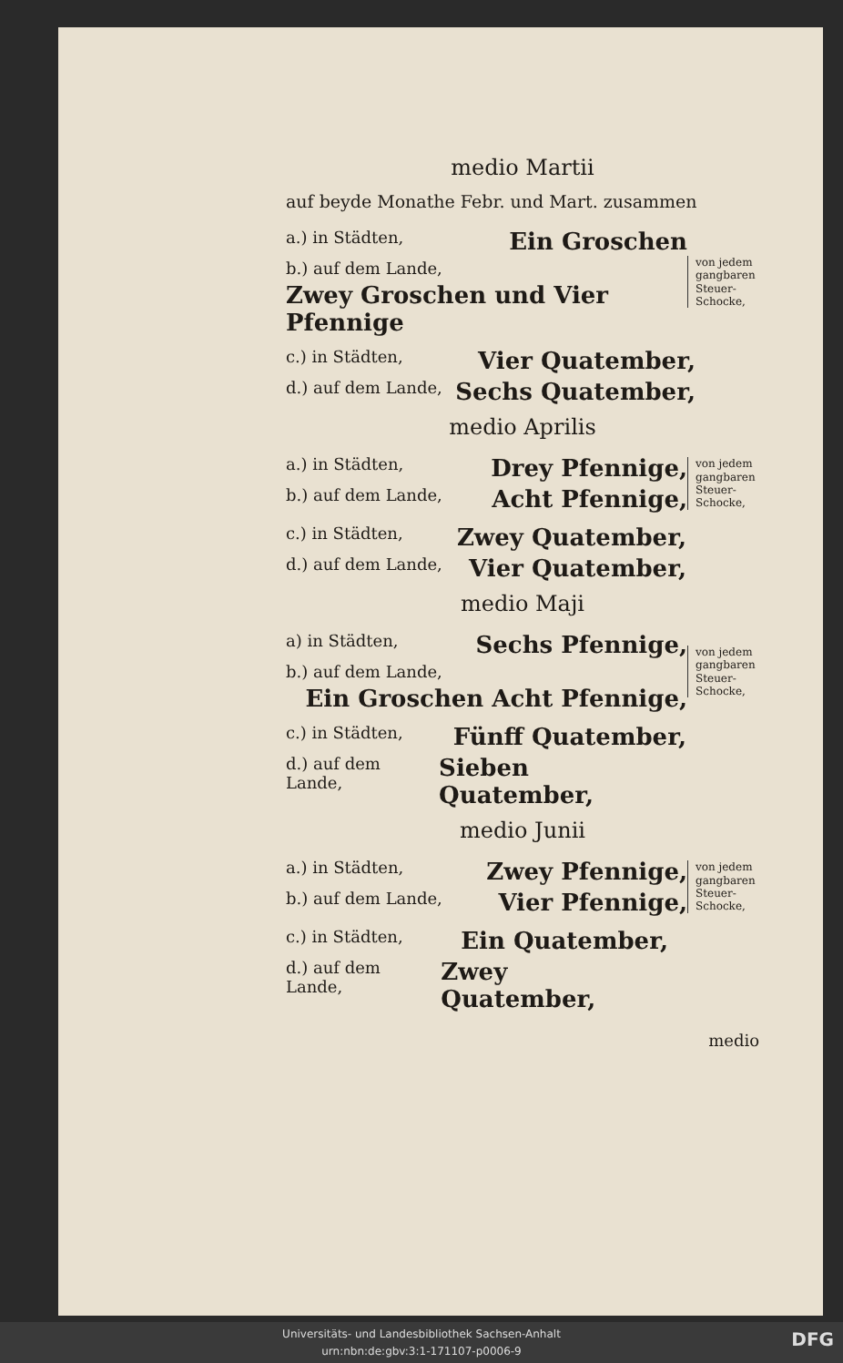medio Martii
auf beyde Monathe Febr. und Mart. zusammen
a.) in Städten, Ein Groschen
b.) auf dem Lande,
Zwey Groschen und Vier Pfennige
von jedem gangbaren Steuer-Schocke,
c.) in Städten, Vier Quatember,
d.) auf dem Lande, Sechs Quatember,
medio Aprilis
a.) in Städten, Drey Pfennige,
b.) auf dem Lande, Acht Pfennige,
von jedem gangbaren Steuer-Schocke,
c.) in Städten, Zwey Quatember,
d.) auf dem Lande, Vier Quatember,
medio Maji
a) in Städten, Sechs Pfennige,
b.) auf dem Lande,
Ein Groschen Acht Pfennige,
von jedem gangbaren Steuer-Schocke,
c.) in Städten, Fünff Quatember,
d.) auf dem Lande, Sieben Quatember,
medio Junii
a.) in Städten, Zwey Pfennige,
b.) auf dem Lande, Vier Pfennige,
von jedem gangbaren Steuer-Schocke,
c.) in Städten, Ein Quatember,
d.) auf dem Lande, Zwey Quatember,
medio
Universitäts- und Landesbibliothek Sachsen-Anhalt
urn:nbn:de:gbv:3:1-171107-p0006-9
DFG